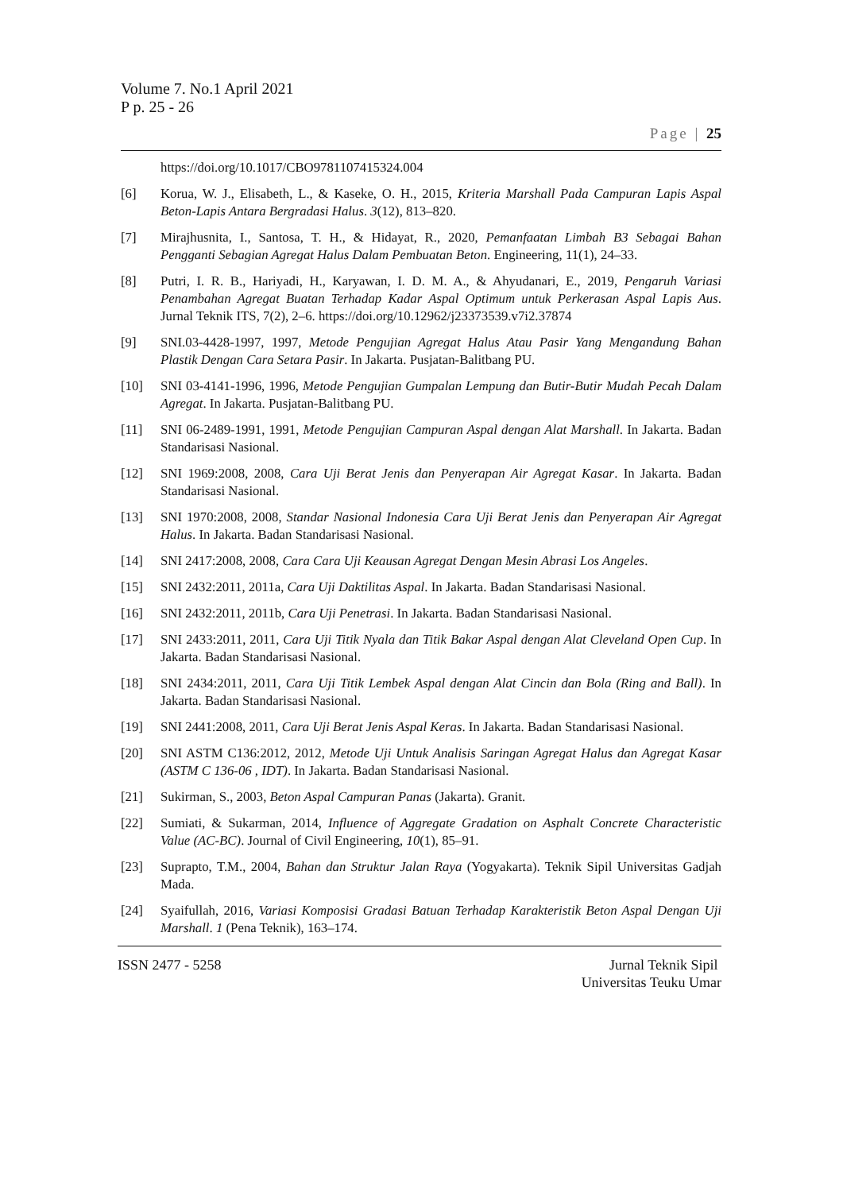Volume 7. No.1 April 2021
P p. 25 - 26
Page | 25
https://doi.org/10.1017/CBO9781107415324.004
[6] Korua, W. J., Elisabeth, L., & Kaseke, O. H., 2015, Kriteria Marshall Pada Campuran Lapis Aspal Beton-Lapis Antara Bergradasi Halus. 3(12), 813–820.
[7] Mirajhusnita, I., Santosa, T. H., & Hidayat, R., 2020, Pemanfaatan Limbah B3 Sebagai Bahan Pengganti Sebagian Agregat Halus Dalam Pembuatan Beton. Engineering, 11(1), 24–33.
[8] Putri, I. R. B., Hariyadi, H., Karyawan, I. D. M. A., & Ahyudanari, E., 2019, Pengaruh Variasi Penambahan Agregat Buatan Terhadap Kadar Aspal Optimum untuk Perkerasan Aspal Lapis Aus. Jurnal Teknik ITS, 7(2), 2–6. https://doi.org/10.12962/j23373539.v7i2.37874
[9] SNI.03-4428-1997, 1997, Metode Pengujian Agregat Halus Atau Pasir Yang Mengandung Bahan Plastik Dengan Cara Setara Pasir. In Jakarta. Pusjatan-Balitbang PU.
[10] SNI 03-4141-1996, 1996, Metode Pengujian Gumpalan Lempung dan Butir-Butir Mudah Pecah Dalam Agregat. In Jakarta. Pusjatan-Balitbang PU.
[11] SNI 06-2489-1991, 1991, Metode Pengujian Campuran Aspal dengan Alat Marshall. In Jakarta. Badan Standarisasi Nasional.
[12] SNI 1969:2008, 2008, Cara Uji Berat Jenis dan Penyerapan Air Agregat Kasar. In Jakarta. Badan Standarisasi Nasional.
[13] SNI 1970:2008, 2008, Standar Nasional Indonesia Cara Uji Berat Jenis dan Penyerapan Air Agregat Halus. In Jakarta. Badan Standarisasi Nasional.
[14] SNI 2417:2008, 2008, Cara Cara Uji Keausan Agregat Dengan Mesin Abrasi Los Angeles.
[15] SNI 2432:2011, 2011a, Cara Uji Daktilitas Aspal. In Jakarta. Badan Standarisasi Nasional.
[16] SNI 2432:2011, 2011b, Cara Uji Penetrasi. In Jakarta. Badan Standarisasi Nasional.
[17] SNI 2433:2011, 2011, Cara Uji Titik Nyala dan Titik Bakar Aspal dengan Alat Cleveland Open Cup. In Jakarta. Badan Standarisasi Nasional.
[18] SNI 2434:2011, 2011, Cara Uji Titik Lembek Aspal dengan Alat Cincin dan Bola (Ring and Ball). In Jakarta. Badan Standarisasi Nasional.
[19] SNI 2441:2008, 2011, Cara Uji Berat Jenis Aspal Keras. In Jakarta. Badan Standarisasi Nasional.
[20] SNI ASTM C136:2012, 2012, Metode Uji Untuk Analisis Saringan Agregat Halus dan Agregat Kasar (ASTM C 136-06 , IDT). In Jakarta. Badan Standarisasi Nasional.
[21] Sukirman, S., 2003, Beton Aspal Campuran Panas (Jakarta). Granit.
[22] Sumiati, & Sukarman, 2014, Influence of Aggregate Gradation on Asphalt Concrete Characteristic Value (AC-BC). Journal of Civil Engineering, 10(1), 85–91.
[23] Suprapto, T.M., 2004, Bahan dan Struktur Jalan Raya (Yogyakarta). Teknik Sipil Universitas Gadjah Mada.
[24] Syaifullah, 2016, Variasi Komposisi Gradasi Batuan Terhadap Karakteristik Beton Aspal Dengan Uji Marshall. 1 (Pena Teknik), 163–174.
ISSN 2477 - 5258 Jurnal Teknik Sipil
Universitas Teuku Umar